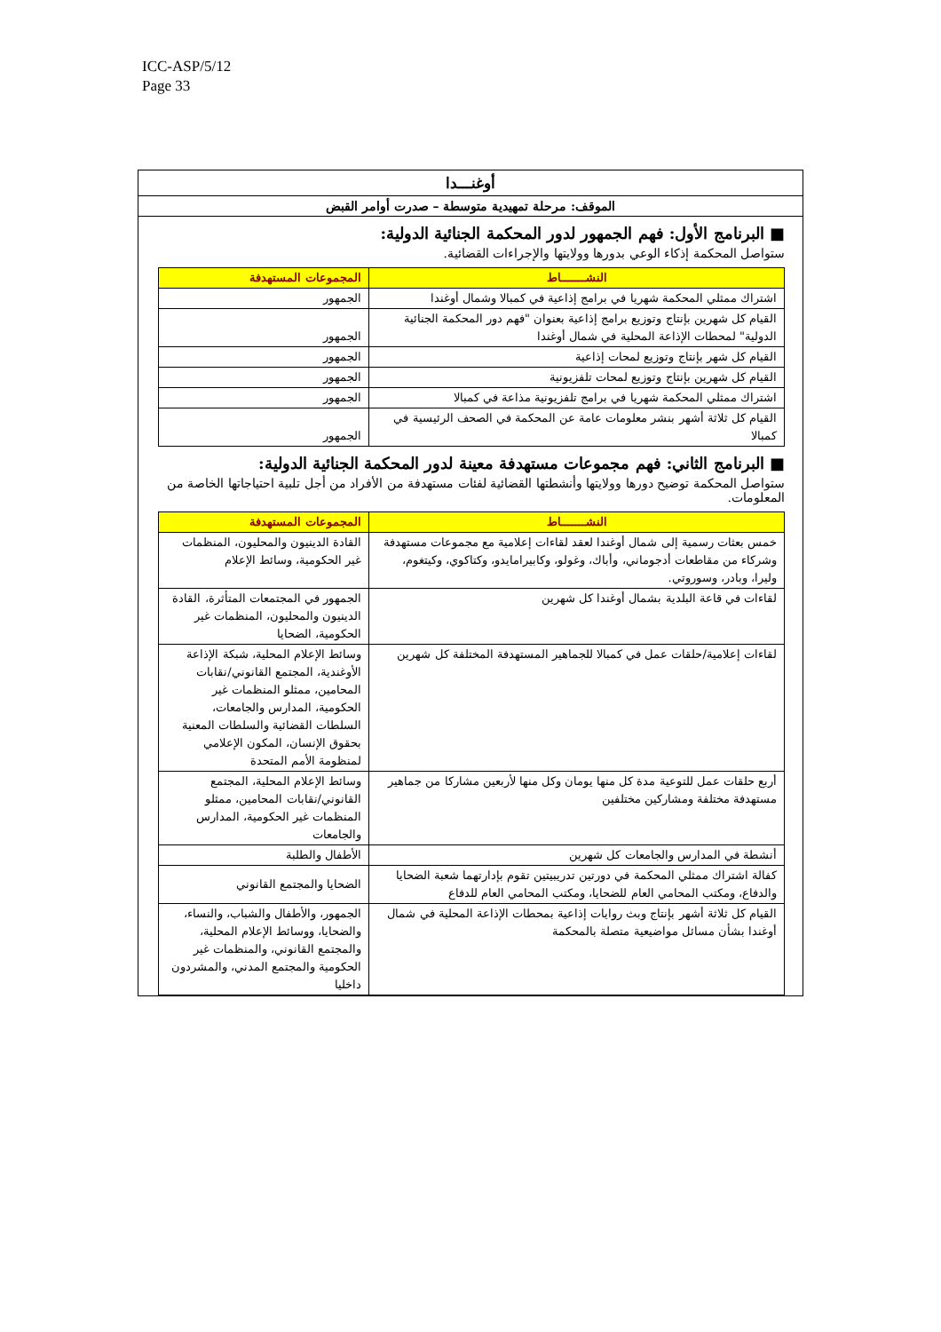ICC-ASP/5/12
Page 33
أوغنـــدا
الموقف: مرحلة تمهيدية متوسطة – صدرت أوامر القبض
■ البرنامج الأول: فهم الجمهور لدور المحكمة الجنائية الدولية:
ستواصل المحكمة إذكاء الوعي بدورها وولايتها والإجراءات القضائية.
| النشـــــــاط | المجموعات المستهدفة |
| --- | --- |
| اشتراك ممثلي المحكمة شهريا في برامج إذاعية في كمبالا وشمال أوغندا | الجمهور |
| القيام كل شهرين بإنتاج وتوزيع برامج إذاعية بعنوان "فهم دور المحكمة الجنائية الدولية" لمحطات الإذاعة المحلية في شمال أوغندا | الجمهور |
| القيام كل شهر بإنتاج وتوزيع لمحات إذاعية | الجمهور |
| القيام كل شهرين بإنتاج وتوزيع لمحات تلفزيونية | الجمهور |
| اشتراك ممثلي المحكمة شهريا في برامج تلفزيونية مذاعة في كمبالا | الجمهور |
| القيام كل ثلاثة أشهر بنشر معلومات عامة عن المحكمة في الصحف الرئيسية في كمبالا | الجمهور |
■ البرنامج الثاني: فهم مجموعات مستهدفة معينة لدور المحكمة الجنائية الدولية:
ستواصل المحكمة توضيح دورها وولايتها وأنشطتها القضائية لفئات مستهدفة من الأفراد من أجل تلبية احتياجاتها الخاصة من المعلومات.
| النشـــــــاط | المجموعات المستهدفة |
| --- | --- |
| خمس بعثات رسمية إلى شمال أوغندا لعقد لقاءات إعلامية مع مجموعات مستهدفة وشركاء من مقاطعات أدجوماني، وأباك، وغولو، وكابيرامايدو، وكتاكوي، وكيتغوم، وليرا، وبادر، وسوروتي. | القادة الدينيون والمحليون، المنظمات غير الحكومية، وسائط الإعلام |
| لقاءات في قاعة البلدية بشمال أوغندا كل شهرين | الجمهور في المجتمعات المتأثرة، القادة الدينيون والمحليون، المنظمات غير الحكومية، الضحايا |
| لقاءات إعلامية/حلقات عمل في كمبالا للجماهير المستهدفة المختلفة كل شهرين | وسائط الإعلام المحلية، شبكة الإذاعة الأوغندية، المجتمع القانوني/نقابات المحامين، ممثلو المنظمات غير الحكومية، المدارس والجامعات، السلطات القضائية والسلطات المعنية بحقوق الإنسان، المكون الإعلامي لمنظومة الأمم المتحدة |
| أربع حلقات عمل للتوعية مدة كل منها يومان وكل منها لأربعين مشاركا من جماهير مستهدفة مختلفة ومشاركين مختلفين | وسائط الإعلام المحلية، المجتمع القانوني/نقابات المحامين، ممثلو المنظمات غير الحكومية، المدارس والجامعات |
| أنشطة في المدارس والجامعات كل شهرين | الأطفال والطلبة |
| كفالة اشتراك ممثلي المحكمة في دورتين تدريبيتين تقوم بإدارتهما شعبة الضحايا والدفاع، ومكتب المحامي العام للضحايا، ومكتب المحامي العام للدفاع | الضحايا والمجتمع القانوني |
| القيام كل ثلاثة أشهر بإنتاج وبث روايات إذاعية بمحطات الإذاعة المحلية في شمال أوغندا بشأن مسائل مواضيعية متصلة بالمحكمة | الجمهور، والأطفال والشباب، والنساء، والضحايا، ووسائط الإعلام المحلية، والمجتمع القانوني، والمنظمات غير الحكومية والمجتمع المدني، والمشردون داخليا |